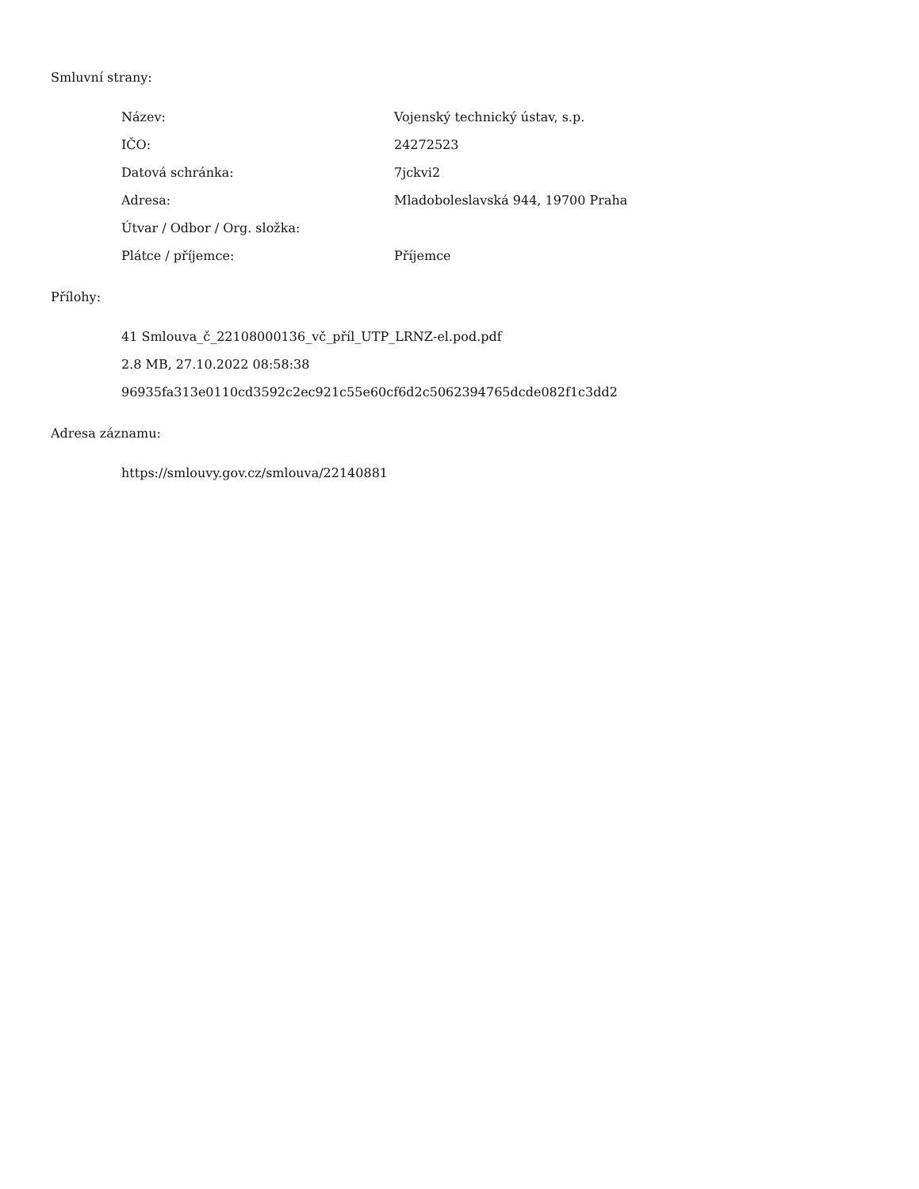Smluvní strany:
| Název: | Vojenský technický ústav, s.p. |
| IČO: | 24272523 |
| Datová schránka: | 7jckvi2 |
| Adresa: | Mladoboleslavská 944, 19700 Praha |
| Útvar / Odbor / Org. složka: | |
| Plátce / příjemce: | Příjemce |
Přílohy:
41 Smlouva_č_22108000136_vč_příl_UTP_LRNZ-el.pod.pdf
2.8 MB, 27.10.2022 08:58:38
96935fa313e0110cd3592c2ec921c55e60cf6d2c5062394765dcde082f1c3dd2
Adresa záznamu:
https://smlouvy.gov.cz/smlouva/22140881